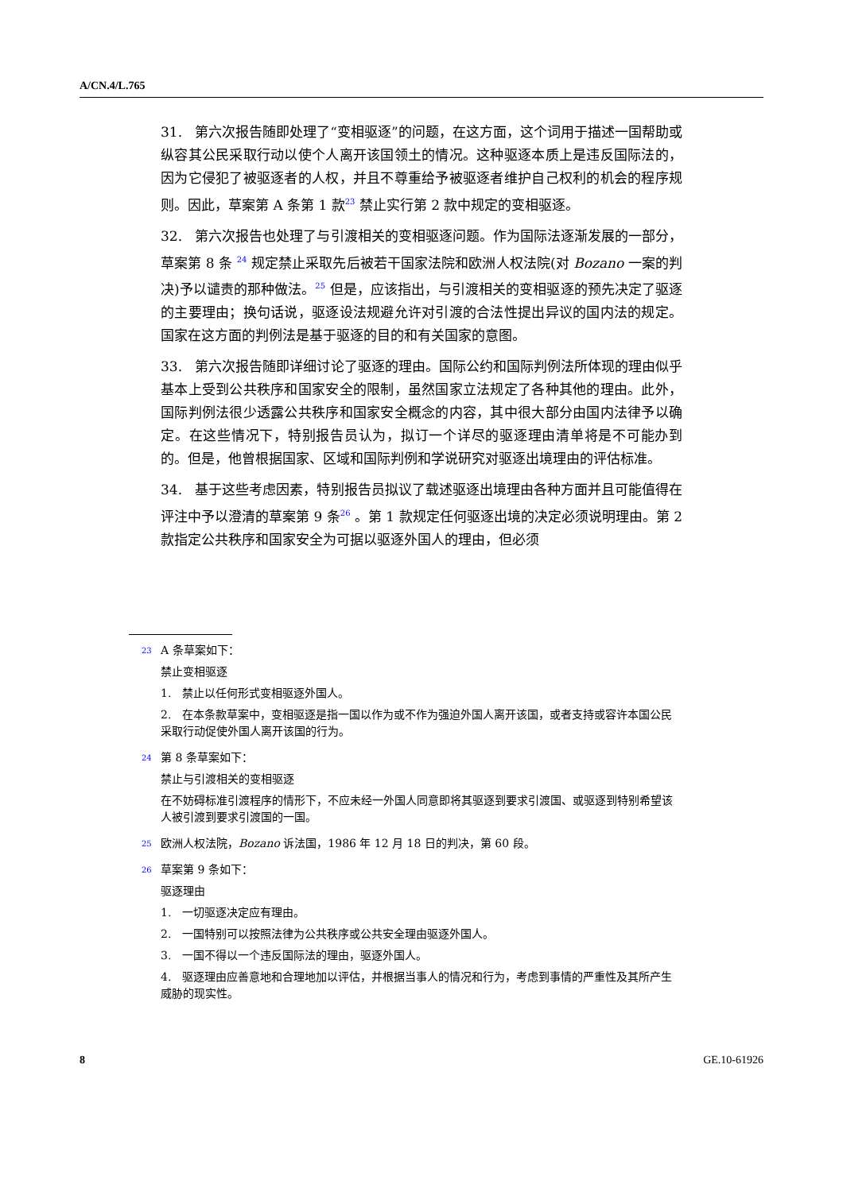A/CN.4/L.765
31. 第六次报告随即处理了“变相驱逐”的问题，在这方面，这个词用于描述一国帮助或纵容其公民采取行动以使个人离开该国领土的情况。这种驱逐本质上是违反国际法的，因为它侵犯了被驱逐者的人权，并且不尊重给予被驱逐者维护自己权利的机会的程序规则。因此，草案第 A 条第 1 款<sup>23</sup> 禁止实行第 2 款中规定的变相驱逐。
32. 第六次报告也处理了与引渡相关的变相驱逐问题。作为国际法逐渐发展的一部分，草案第 8 条 <sup>24</sup> 规定禁止采取先后被若干国家法院和欧洲人权法院(对 Bozano 一案的判决)予以谴责的那种做法。<sup>25</sup> 但是，应该指出，与引渡相关的变相驱逐的预先决定了驱逐的主要理由；换句话说，驱逐设法规避允许对引渡的合法性提出异议的国内法的规定。国家在这方面的判例法是基于驱逐的目的和有关国家的意图。
33. 第六次报告随即详细讨论了驱逐的理由。国际公约和国际判例法所体现的理由似乎基本上受到公共秩序和国家安全的限制，虽然国家立法规定了各种其他的理由。此外，国际判例法很少透露公共秩序和国家安全概念的内容，其中很大部分由国内法律予以确定。在这些情况下，特别报告员认为，拟订一个详尽的驱逐理由清单将是不可能办到的。但是，他曾根据国家、区域和国际判例和学说研究对驱逐出境理由的评估标准。
34. 基于这些考虑因素，特别报告员拟议了载述驱逐出境理由各种方面并且可能值得在评注中予以澄清的草案第 9 条<sup>26</sup> 。第 1 款规定任何驱逐出境的决定必须说明理由。第 2 款指定公共秩序和国家安全为可据以驱逐外国人的理由，但必须
23
A 条草案如下：
禁止变相驱逐
1. 禁止以任何形式变相驱逐外国人。
2. 在本条款草案中，变相驱逐是指一国以作为或不作为强迫外国人离开该国，或者支持或容许本国公民采取行动促使外国人离开该国的行为。
24
第 8 条草案如下：
禁止与引渡相关的变相驱逐
在不妨碍标准引渡程序的情形下，不应未经一外国人同意即将其驱逐到要求引渡国、或驱逐到特别希望该人被引渡到要求引渡国的一国。
25
欧洲人权法院，Bozano 诉法国，1986 年 12 月 18 日的判决，第 60 段。
26
草案第 9 条如下：
驱逐理由
1. 一切驱逐决定应有理由。
2. 一国特别可以按照法律为公共秩序或公共安全理由驱逐外国人。
3. 一国不得以一个违反国际法的理由，驱逐外国人。
4. 驱逐理由应善意地和合理地加以评估，并根据当事人的情况和行为，考虑到事情的严重性及其所产生威胁的现实性。
8 GE.10-61926